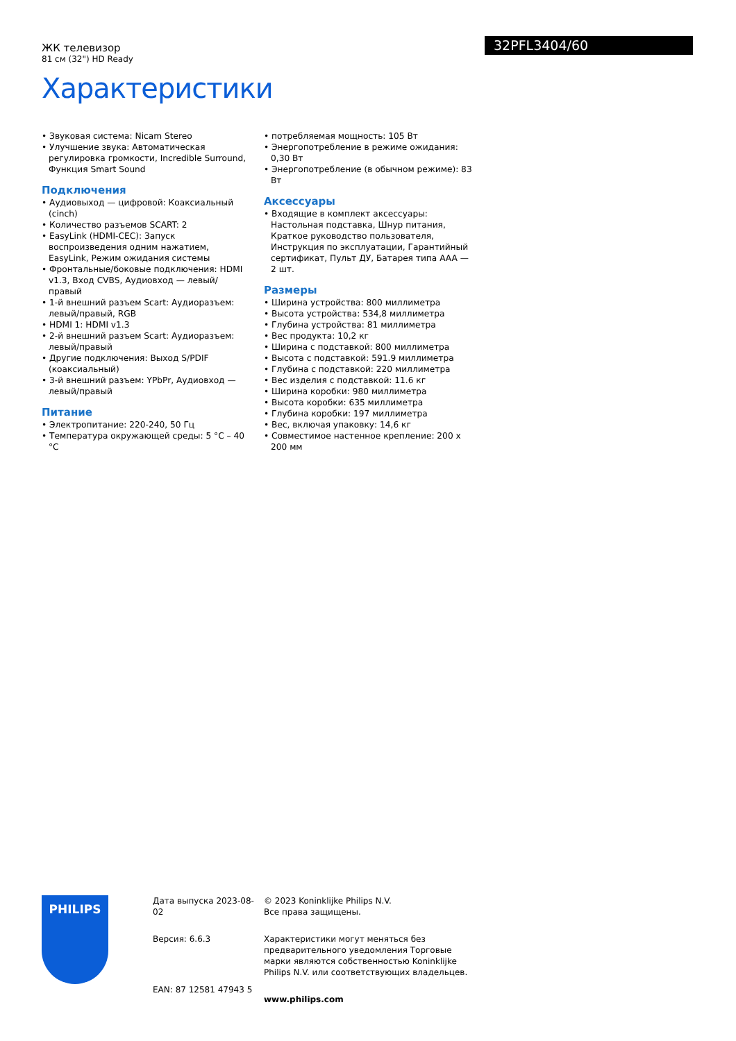ЖК телевизор
81 см (32") HD Ready
Характеристики
32PFL3404/60
• Звуковая система: Nicam Stereo
• Улучшение звука: Автоматическая регулировка громкости, Incredible Surround, Функция Smart Sound
Подключения
• Аудиовыход — цифровой: Коаксиальный (cinch)
• Количество разъемов SCART: 2
• EasyLink (HDMI-CEC): Запуск воспроизведения одним нажатием, EasyLink, Режим ожидания системы
• Фронтальные/боковые подключения: HDMI v1.3, Вход CVBS, Аудиовход — левый/правый
• 1-й внешний разъем Scart: Аудиоразъем: левый/правый, RGB
• HDMI 1: HDMI v1.3
• 2-й внешний разъем Scart: Аудиоразъем: левый/правый
• Другие подключения: Выход S/PDIF (коаксиальный)
• 3-й внешний разъем: YPbPr, Аудиовход — левый/правый
Питание
• Электропитание: 220-240, 50 Гц
• Температура окружающей среды: 5 °C – 40 °C
• потребляемая мощность: 105 Вт
• Энергопотребление в режиме ожидания: 0,30 Вт
• Энергопотребление (в обычном режиме): 83 Вт
Аксессуары
• Входящие в комплект аксессуары: Настольная подставка, Шнур питания, Краткое руководство пользователя, Инструкция по эксплуатации, Гарантийный сертификат, Пульт ДУ, Батарея типа AAA — 2 шт.
Размеры
• Ширина устройства: 800 миллиметра
• Высота устройства: 534,8 миллиметра
• Глубина устройства: 81 миллиметра
• Вес продукта: 10,2 кг
• Ширина с подставкой: 800 миллиметра
• Высота с подставкой: 591.9 миллиметра
• Глубина с подставкой: 220 миллиметра
• Вес изделия с подставкой: 11.6 кг
• Ширина коробки: 980 миллиметра
• Высота коробки: 635 миллиметра
• Глубина коробки: 197 миллиметра
• Вес, включая упаковку: 14,6 кг
• Совместимое настенное крепление: 200 x 200 мм
PHILIPS
Дата выпуска 2023-08-02
Версия: 6.6.3
EAN: 87 12581 47943 5
© 2023 Koninklijke Philips N.V.
Все права защищены.
Характеристики могут меняться без предварительного уведомления Торговые марки являются собственностью Koninklijke Philips N.V. или соответствующих владельцев.
www.philips.com